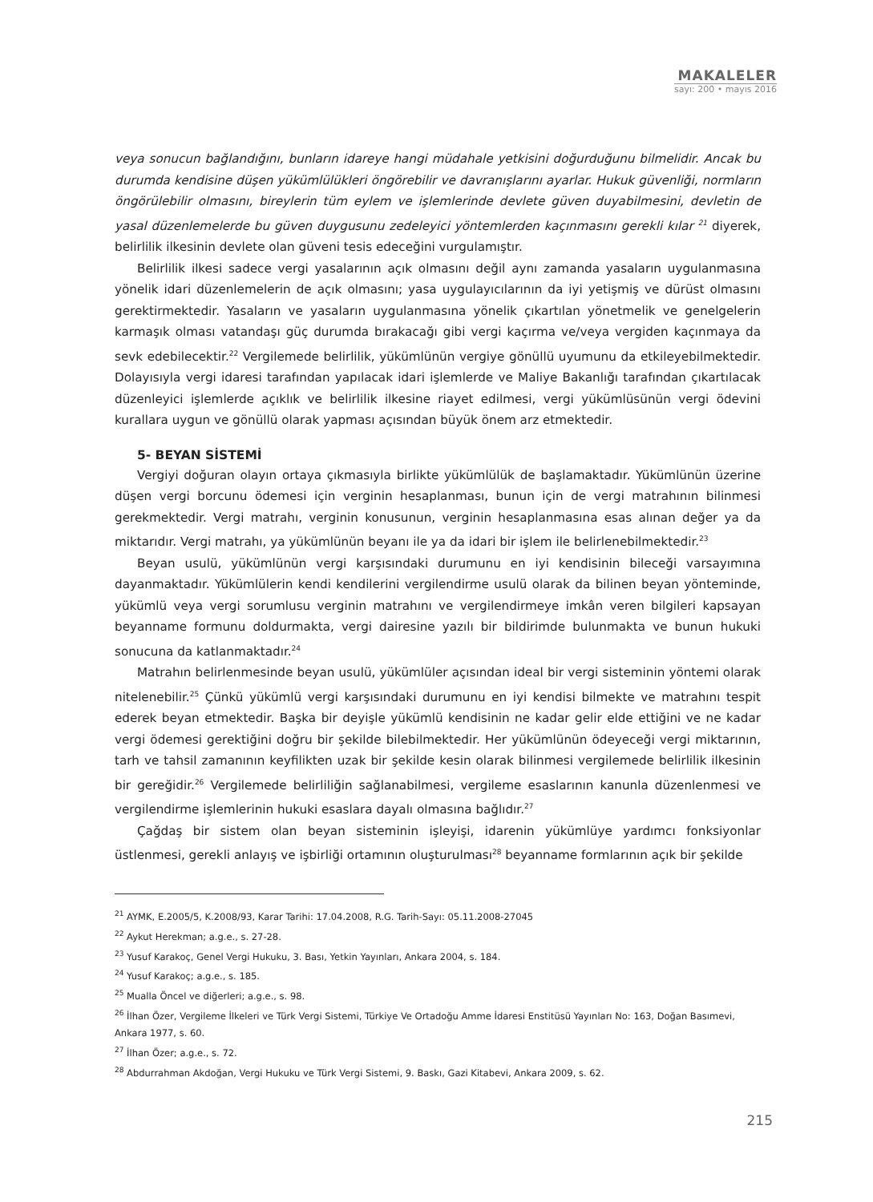MAKALELER
sayı: 200 • mayıs 2016
veya sonucun bağlandığını, bunların idareye hangi müdahale yetkisini doğurduğunu bilmelidir. Ancak bu durumda kendisine düşen yükümlülükleri öngörebilir ve davranışlarını ayarlar. Hukuk güvenliği, normların öngörülebilir olmasını, bireylerin tüm eylem ve işlemlerinde devlete güven duyabilmesini, devletin de yasal düzenlemelerde bu güven duygusunu zedeleyici yöntemlerden kaçınmasını gerekli kılar <sup>21</sup> diyerek, belirlilik ilkesinin devlete olan güveni tesis edeceğini vurgulamıştır.
Belirlilik ilkesi sadece vergi yasalarının açık olmasını değil aynı zamanda yasaların uygulanmasına yönelik idari düzenlemelerin de açık olmasını; yasa uygulayıcılarının da iyi yetişmiş ve dürüst olmasını gerektirmektedir. Yasaların ve yasaların uygulanmasına yönelik çıkartılan yönetmelik ve genelgelerin karmaşık olması vatandaşı güç durumda bırakacağı gibi vergi kaçırma ve/veya vergiden kaçınmaya da sevk edebilecektir.<sup>22</sup> Vergilemede belirlilik, yükümlünün vergiye gönüllü uyumunu da etkileyebilmektedir. Dolayısıyla vergi idaresi tarafından yapılacak idari işlemlerde ve Maliye Bakanlığı tarafından çıkartılacak düzenleyici işlemlerde açıklık ve belirlilik ilkesine riayet edilmesi, vergi yükümlüsünün vergi ödevini kurallara uygun ve gönüllü olarak yapması açısından büyük önem arz etmektedir.
5- BEYAN SİSTEMİ
Vergiyi doğuran olayın ortaya çıkmasıyla birlikte yükümlülük de başlamaktadır. Yükümlünün üzerine düşen vergi borcunu ödemesi için verginin hesaplanması, bunun için de vergi matrahının bilinmesi gerekmektedir. Vergi matrahı, verginin konusunun, verginin hesaplanmasına esas alınan değer ya da miktarıdır. Vergi matrahı, ya yükümlünün beyanı ile ya da idari bir işlem ile belirlenebilmektedir.<sup>23</sup>
Beyan usulü, yükümlünün vergi karşısındaki durumunu en iyi kendisinin bileceği varsayımına dayanmaktadır. Yükümlülerin kendi kendilerini vergilendirme usulü olarak da bilinen beyan yönteminde, yükümlü veya vergi sorumlusu verginin matrahını ve vergilendirmeye imkân veren bilgileri kapsayan beyanname formunu doldurmakta, vergi dairesine yazılı bir bildirimde bulunmakta ve bunun hukuki sonucuna da katlanmaktadır.<sup>24</sup>
Matrahın belirlenmesinde beyan usulü, yükümlüler açısından ideal bir vergi sisteminin yöntemi olarak nitelenebilir.<sup>25</sup> Çünkü yükümlü vergi karşısındaki durumunu en iyi kendisi bilmekte ve matrahını tespit ederek beyan etmektedir. Başka bir deyişle yükümlü kendisinin ne kadar gelir elde ettiğini ve ne kadar vergi ödemesi gerektiğini doğru bir şekilde bilebilmektedir. Her yükümlünün ödeyeceği vergi miktarının, tarh ve tahsil zamanının keyfilikten uzak bir şekilde kesin olarak bilinmesi vergilemede belirlilik ilkesinin bir gereğidir.<sup>26</sup> Vergilemede belirliliğin sağlanabilmesi, vergileme esaslarının kanunla düzenlenmesi ve vergilendirme işlemlerinin hukuki esaslara dayalı olmasına bağlıdır.<sup>27</sup>
Çağdaş bir sistem olan beyan sisteminin işleyişi, idarenin yükümlüye yardımcı fonksiyonlar üstlenmesi, gerekli anlayış ve işbirliği ortamının oluşturulması<sup>28</sup> beyanname formlarının açık bir şekilde
<sup>21</sup> AYMK, E.2005/5, K.2008/93, Karar Tarihi: 17.04.2008, R.G. Tarih-Sayı: 05.11.2008-27045
<sup>22</sup> Aykut Herekman; a.g.e., s. 27-28.
<sup>23</sup> Yusuf Karakoç, Genel Vergi Hukuku, 3. Bası, Yetkin Yayınları, Ankara 2004, s. 184.
<sup>24</sup> Yusuf Karakoç; a.g.e., s. 185.
<sup>25</sup> Mualla Öncel ve diğerleri; a.g.e., s. 98.
<sup>26</sup> İlhan Özer, Vergileme İlkeleri ve Türk Vergi Sistemi, Türkiye Ve Ortadoğu Amme İdaresi Enstitüsü Yayınları No: 163, Doğan Basımevi, Ankara 1977, s. 60.
<sup>27</sup> İlhan Özer; a.g.e., s. 72.
<sup>28</sup> Abdurrahman Akdoğan, Vergi Hukuku ve Türk Vergi Sistemi, 9. Baskı, Gazi Kitabevi, Ankara 2009, s. 62.
215